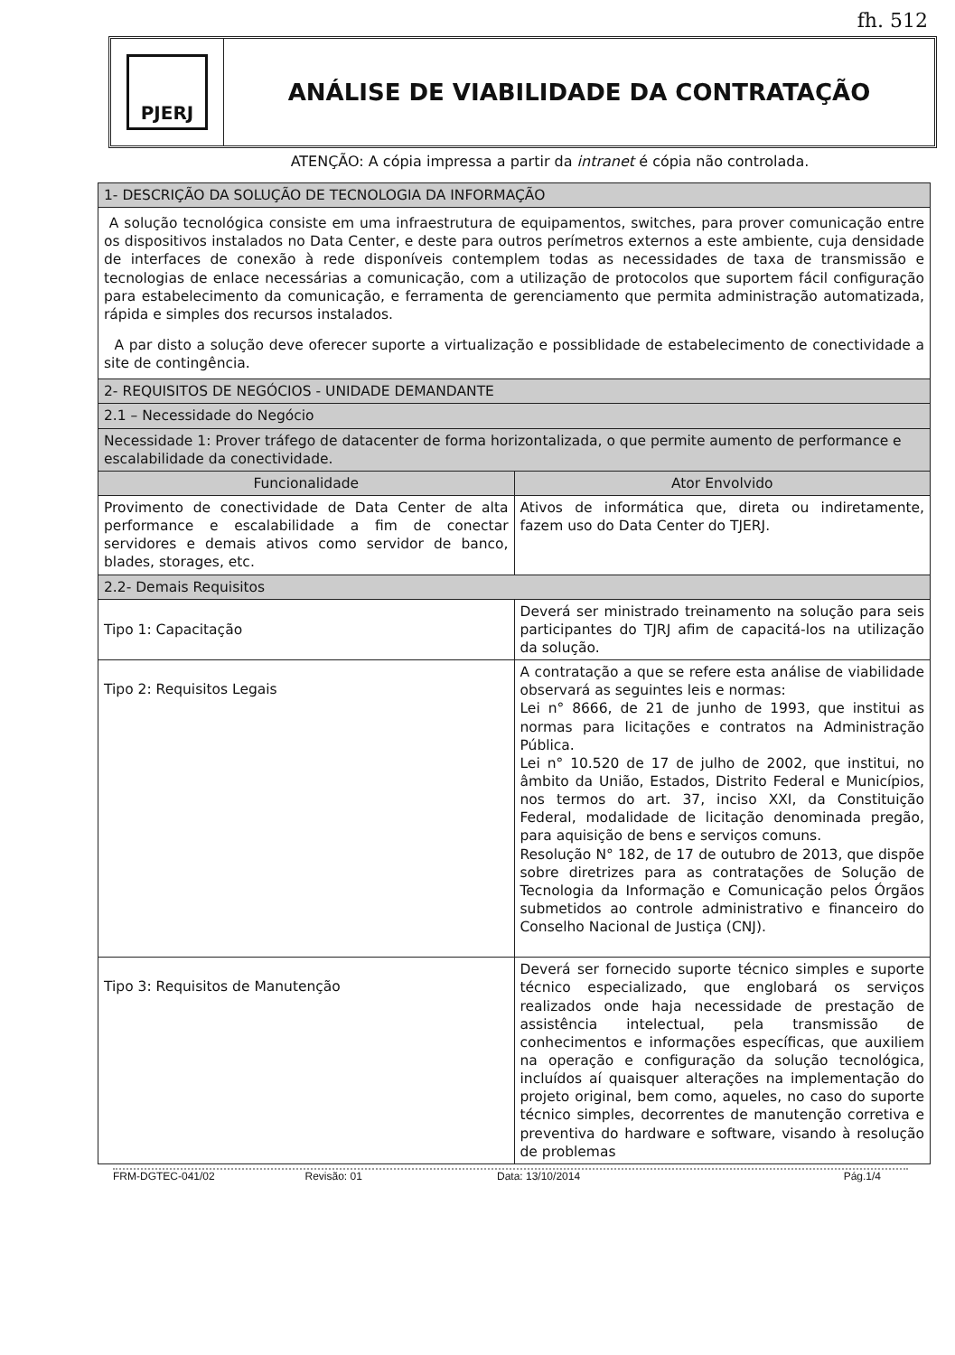fh. 512
PJERJ
ANÁLISE DE VIABILIDADE DA CONTRATAÇÃO
ATENÇÃO: A cópia impressa a partir da intranet é cópia não controlada.
| 1- DESCRIÇÃO DA SOLUÇÃO DE TECNOLOGIA DA INFORMAÇÃO | |
| --- | --- |
| A solução tecnológica consiste em uma infraestrutura de equipamentos, switches, para prover comunicação entre os dispositivos instalados no Data Center, e deste para outros perímetros externos a este ambiente, cuja densidade de interfaces de conexão à rede disponíveis contemplem todas as necessidades de taxa de transmissão e tecnologias de enlace necessárias a comunicação, com a utilização de protocolos que suportem fácil configuração para estabelecimento da comunicação, e ferramenta de gerenciamento que permita administração automatizada, rápida e simples dos recursos instalados. A par disto a solução deve oferecer suporte a virtualização e possiblidade de estabelecimento de conectividade a site de contingência. | |
| 2- REQUISITOS DE NEGÓCIOS - UNIDADE DEMANDANTE | |
| 2.1 – Necessidade do Negócio | |
| Necessidade 1: Prover tráfego de datacenter de forma horizontalizada, o que permite aumento de performance e escalabilidade da conectividade. | |
| Funcionalidade | Ator Envolvido |
| Provimento de conectividade de Data Center de alta performance e escalabilidade a fim de conectar servidores e demais ativos como servidor de banco, blades, storages, etc. | Ativos de informática que, direta ou indiretamente, fazem uso do Data Center do TJERJ. |
| 2.2- Demais Requisitos | |
| Tipo 1: Capacitação | Deverá ser ministrado treinamento na solução para seis participantes do TJRJ afim de capacitá-los na utilização da solução. |
| Tipo 2: Requisitos Legais | A contratação a que se refere esta análise de viabilidade observará as seguintes leis e normas: Lei n° 8666, de 21 de junho de 1993, que institui as normas para licitações e contratos na Administração Pública. Lei n° 10.520 de 17 de julho de 2002, que institui, no âmbito da União, Estados, Distrito Federal e Municípios, nos termos do art. 37, inciso XXI, da Constituição Federal, modalidade de licitação denominada pregão, para aquisição de bens e serviços comuns. Resolução N° 182, de 17 de outubro de 2013, que dispõe sobre diretrizes para as contratações de Solução de Tecnologia da Informação e Comunicação pelos Órgãos submetidos ao controle administrativo e financeiro do Conselho Nacional de Justiça (CNJ). |
| Tipo 3: Requisitos de Manutenção | Deverá ser fornecido suporte técnico simples e suporte técnico especializado, que englobará os serviços realizados onde haja necessidade de prestação de assistência intelectual, pela transmissão de conhecimentos e informações específicas, que auxiliem na operação e configuração da solução tecnológica, incluídos aí quaisquer alterações na implementação do projeto original, bem como, aqueles, no caso do suporte técnico simples, decorrentes de manutenção corretiva e preventiva do hardware e software, visando à resolução de problemas |
FRM-DGTEC-041/02 Revisão: 01 Data: 13/10/2014 Pág.1/4